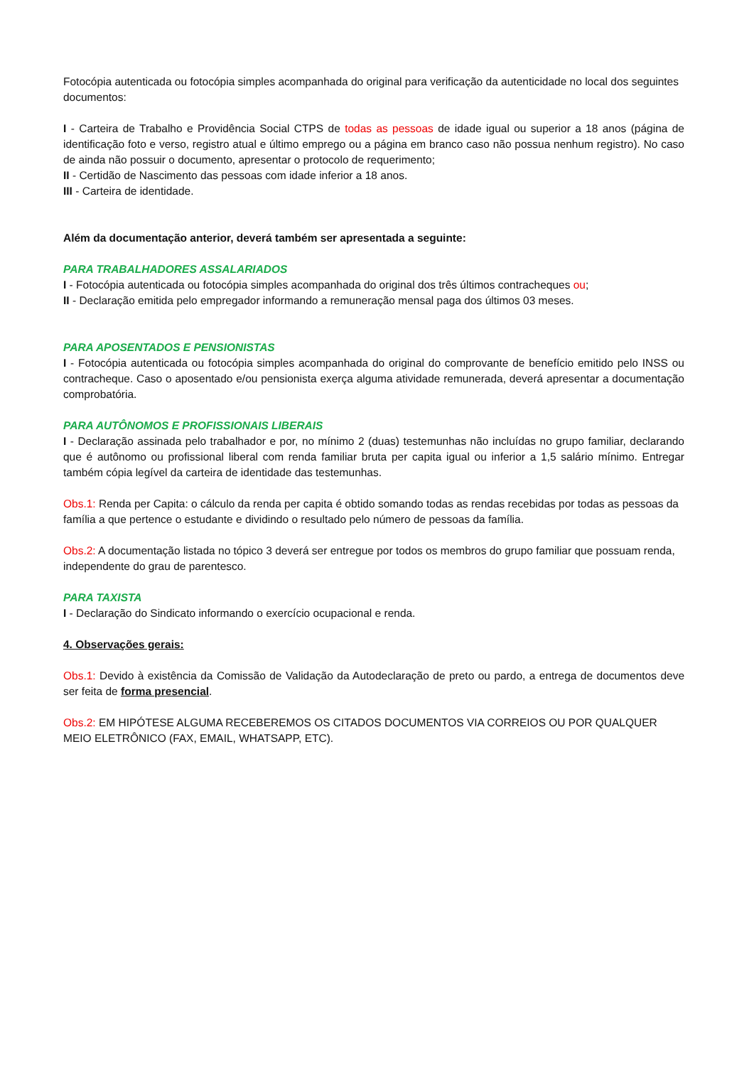Fotocópia autenticada ou fotocópia simples acompanhada do original para verificação da autenticidade no local dos seguintes documentos:
I - Carteira de Trabalho e Providência Social CTPS de todas as pessoas de idade igual ou superior a 18 anos (página de identificação foto e verso, registro atual e último emprego ou a página em branco caso não possua nenhum registro). No caso de ainda não possuir o documento, apresentar o protocolo de requerimento;
II - Certidão de Nascimento das pessoas com idade inferior a 18 anos.
III - Carteira de identidade.
Além da documentação anterior, deverá também ser apresentada a seguinte:
PARA TRABALHADORES ASSALARIADOS
I - Fotocópia autenticada ou fotocópia simples acompanhada do original dos três últimos contracheques ou;
II - Declaração emitida pelo empregador informando a remuneração mensal paga dos últimos 03 meses.
PARA APOSENTADOS E PENSIONISTAS
I - Fotocópia autenticada ou fotocópia simples acompanhada do original do comprovante de benefício emitido pelo INSS ou contracheque. Caso o aposentado e/ou pensionista exerça alguma atividade remunerada, deverá apresentar a documentação comprobatória.
PARA AUTÔNOMOS E PROFISSIONAIS LIBERAIS
I - Declaração assinada pelo trabalhador e por, no mínimo 2 (duas) testemunhas não incluídas no grupo familiar, declarando que é autônomo ou profissional liberal com renda familiar bruta per capita igual ou inferior a 1,5 salário mínimo. Entregar também cópia legível da carteira de identidade das testemunhas.
Obs.1: Renda per Capita: o cálculo da renda per capita é obtido somando todas as rendas recebidas por todas as pessoas da família a que pertence o estudante e dividindo o resultado pelo número de pessoas da família.
Obs.2: A documentação listada no tópico 3 deverá ser entregue por todos os membros do grupo familiar que possuam renda, independente do grau de parentesco.
PARA TAXISTA
I - Declaração do Sindicato informando o exercício ocupacional e renda.
4. Observações gerais:
Obs.1: Devido à existência da Comissão de Validação da Autodeclaração de preto ou pardo, a entrega de documentos deve ser feita de forma presencial.
Obs.2: EM HIPÓTESE ALGUMA RECEBEREMOS OS CITADOS DOCUMENTOS VIA CORREIOS OU POR QUALQUER MEIO ELETRÔNICO (FAX, EMAIL, WHATSAPP, ETC).